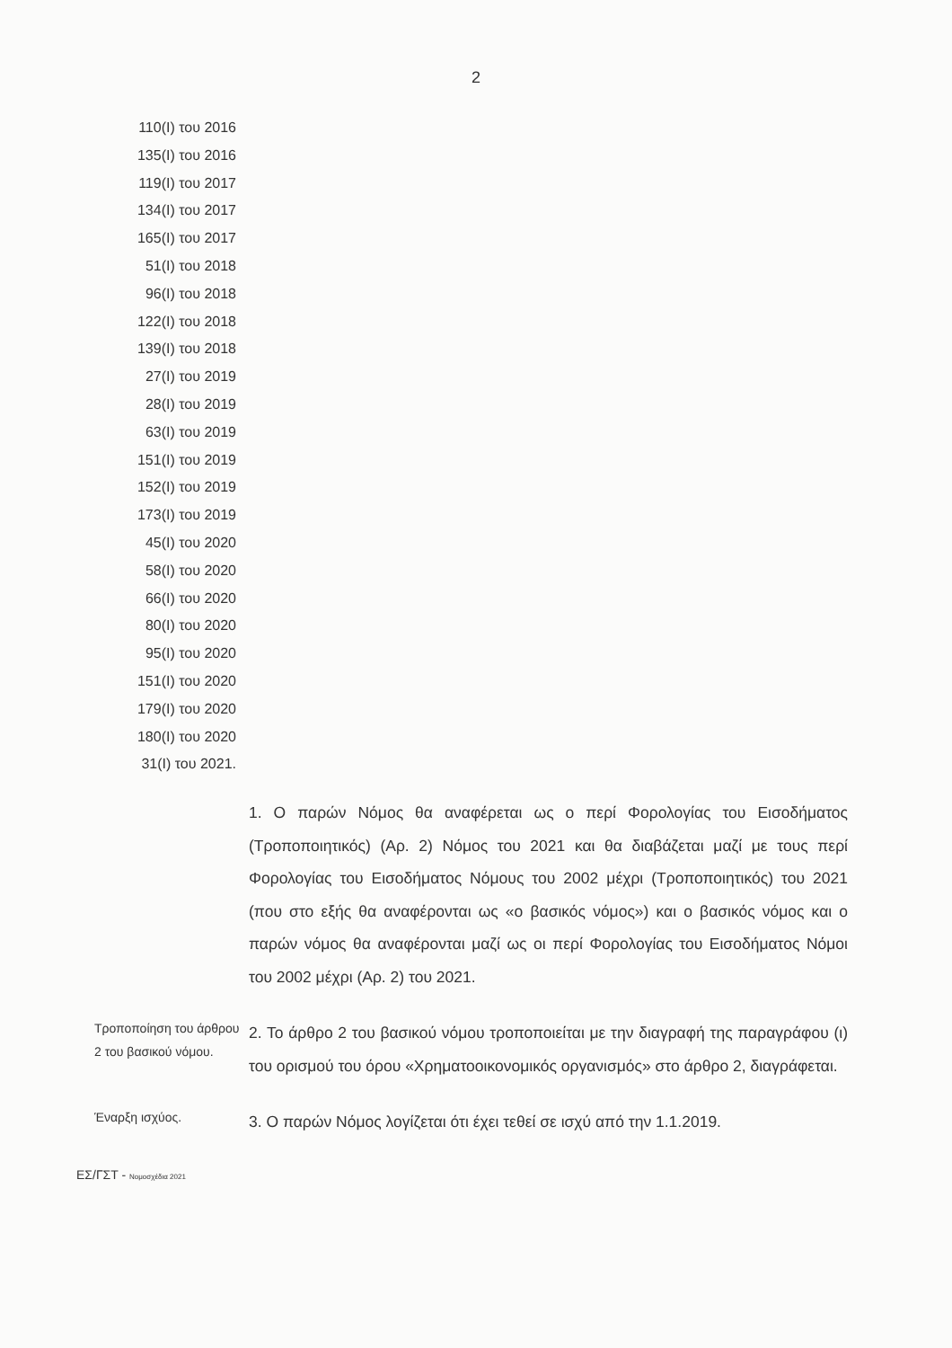2
110(I) του 2016
135(I) του 2016
119(I) του 2017
134(I) του 2017
165(I) του 2017
51(I) του 2018
96(I) του 2018
122(I) του 2018
139(I) του 2018
27(I) του 2019
28(I) του 2019
63(I) του 2019
151(I) του 2019
152(I) του 2019
173(I) του 2019
45(I) του 2020
58(I) του 2020
66(I) του 2020
80(I) του 2020
95(I) του 2020
151(I) του 2020
179(I) του 2020
180(I) του 2020
31(I) του 2021.
1. Ο παρών Νόμος θα αναφέρεται ως ο περί Φορολογίας του Εισοδήματος (Τροποποιητικός) (Αρ. 2) Νόμος του 2021 και θα διαβάζεται μαζί με τους περί Φορολογίας του Εισοδήματος Νόμους του 2002 μέχρι (Τροποποιητικός) του 2021 (που στο εξής θα αναφέρονται ως «ο βασικός νόμος») και ο βασικός νόμος και ο παρών νόμος θα αναφέρονται μαζί ως οι περί Φορολογίας του Εισοδήματος Νόμοι του 2002 μέχρι (Αρ. 2) του 2021.
Τροποποίηση του άρθρου 2 του βασικού νόμου.
2. Το άρθρο 2 του βασικού νόμου τροποποιείται με την διαγραφή της παραγράφου (ι) του ορισμού του όρου «Χρηματοοικονομικός οργανισμός» στο άρθρο 2, διαγράφεται.
Έναρξη ισχύος.
3. Ο παρών Νόμος λογίζεται ότι έχει τεθεί σε ισχύ από την 1.1.2019.
ΕΣ/ΓΣΤ - Νομοσχέδια 2021